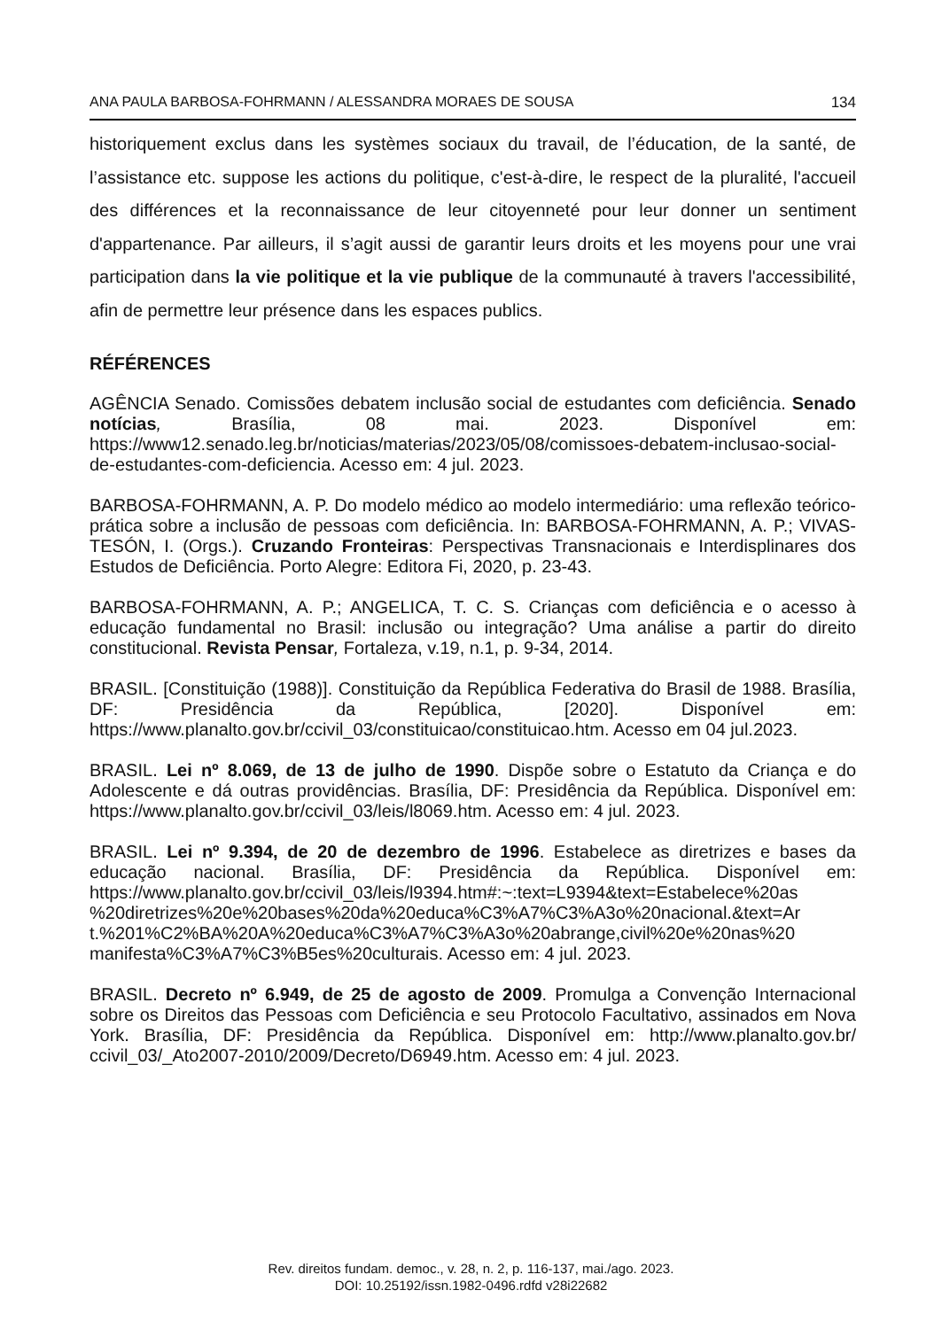ANA PAULA BARBOSA-FOHRMANN / ALESSANDRA MORAES DE SOUSA 134
historiquement exclus dans les systèmes sociaux du travail, de l’éducation, de la santé, de l’assistance etc. suppose les actions du politique, c'est-à-dire, le respect de la pluralité, l'accueil des différences et la reconnaissance de leur citoyenneté pour leur donner un sentiment d'appartenance. Par ailleurs, il s’agit aussi de garantir leurs droits et les moyens pour une vrai participation dans la vie politique et la vie publique de la communauté à travers l'accessibilité, afin de permettre leur présence dans les espaces publics.
RÉFÉRENCES
AGÊNCIA Senado. Comissões debatem inclusão social de estudantes com deficiência. Senado notícias, Brasília, 08 mai. 2023. Disponível em: https://www12.senado.leg.br/noticias/materias/2023/05/08/comissoes-debatem-inclusao-social-de-estudantes-com-deficiencia. Acesso em: 4 jul. 2023.
BARBOSA-FOHRMANN, A. P. Do modelo médico ao modelo intermediário: uma reflexão teórico-prática sobre a inclusão de pessoas com deficiência. In: BARBOSA-FOHRMANN, A. P.; VIVAS-TESÓN, I. (Orgs.). Cruzando Fronteiras: Perspectivas Transnacionais e Interdisplinares dos Estudos de Deficiência. Porto Alegre: Editora Fi, 2020, p. 23-43.
BARBOSA-FOHRMANN, A. P.; ANGELICA, T. C. S. Crianças com deficiência e o acesso à educação fundamental no Brasil: inclusão ou integração? Uma análise a partir do direito constitucional. Revista Pensar, Fortaleza, v.19, n.1, p. 9-34, 2014.
BRASIL. [Constituição (1988)]. Constituição da República Federativa do Brasil de 1988. Brasília, DF: Presidência da República, [2020]. Disponível em: https://www.planalto.gov.br/ccivil_03/constituicao/constituicao.htm. Acesso em 04 jul.2023.
BRASIL. Lei nº 8.069, de 13 de julho de 1990. Dispõe sobre o Estatuto da Criança e do Adolescente e dá outras providências. Brasília, DF: Presidência da República. Disponível em: https://www.planalto.gov.br/ccivil_03/leis/l8069.htm. Acesso em: 4 jul. 2023.
BRASIL. Lei nº 9.394, de 20 de dezembro de 1996. Estabelece as diretrizes e bases da educação nacional. Brasília, DF: Presidência da República. Disponível em: https://www.planalto.gov.br/ccivil_03/leis/l9394.htm#:~:text=L9394&text=Estabelece%20as %20diretrizes%20e%20bases%20da%20educa%C3%A7%C3%A3o%20nacional.&text=Ar t.%201%C2%BA%20A%20educa%C3%A7%C3%A3o%20abrange,civil%20e%20nas%20 manifesta%C3%A7%C3%B5es%20culturais. Acesso em: 4 jul. 2023.
BRASIL. Decreto nº 6.949, de 25 de agosto de 2009. Promulga a Convenção Internacional sobre os Direitos das Pessoas com Deficiência e seu Protocolo Facultativo, assinados em Nova York. Brasília, DF: Presidência da República. Disponível em: http://www.planalto.gov.br/ ccivil_03/_Ato2007-2010/2009/Decreto/D6949.htm. Acesso em: 4 jul. 2023.
Rev. direitos fundam. democ., v. 28, n. 2, p. 116-137, mai./ago. 2023.
DOI: 10.25192/issn.1982-0496.rdfd v28i22682